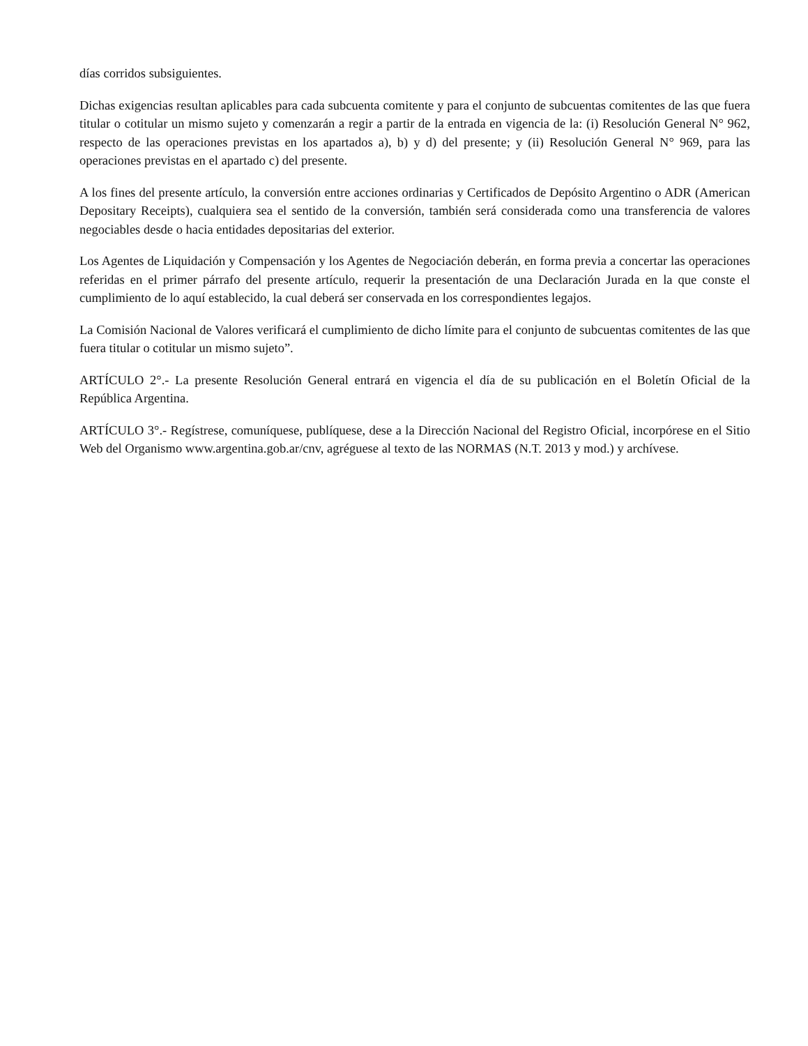días corridos subsiguientes.
Dichas exigencias resultan aplicables para cada subcuenta comitente y para el conjunto de subcuentas comitentes de las que fuera titular o cotitular un mismo sujeto y comenzarán a regir a partir de la entrada en vigencia de la: (i) Resolución General N° 962, respecto de las operaciones previstas en los apartados a), b) y d) del presente; y (ii) Resolución General N° 969, para las operaciones previstas en el apartado c) del presente.
A los fines del presente artículo, la conversión entre acciones ordinarias y Certificados de Depósito Argentino o ADR (American Depositary Receipts), cualquiera sea el sentido de la conversión, también será considerada como una transferencia de valores negociables desde o hacia entidades depositarias del exterior.
Los Agentes de Liquidación y Compensación y los Agentes de Negociación deberán, en forma previa a concertar las operaciones referidas en el primer párrafo del presente artículo, requerir la presentación de una Declaración Jurada en la que conste el cumplimiento de lo aquí establecido, la cual deberá ser conservada en los correspondientes legajos.
La Comisión Nacional de Valores verificará el cumplimiento de dicho límite para el conjunto de subcuentas comitentes de las que fuera titular o cotitular un mismo sujeto”.
ARTÍCULO 2°.- La presente Resolución General entrará en vigencia el día de su publicación en el Boletín Oficial de la República Argentina.
ARTÍCULO 3°.- Regístrese, comuníquese, publíquese, dese a la Dirección Nacional del Registro Oficial, incorpórese en el Sitio Web del Organismo www.argentina.gob.ar/cnv, agréguese al texto de las NORMAS (N.T. 2013 y mod.) y archívese.